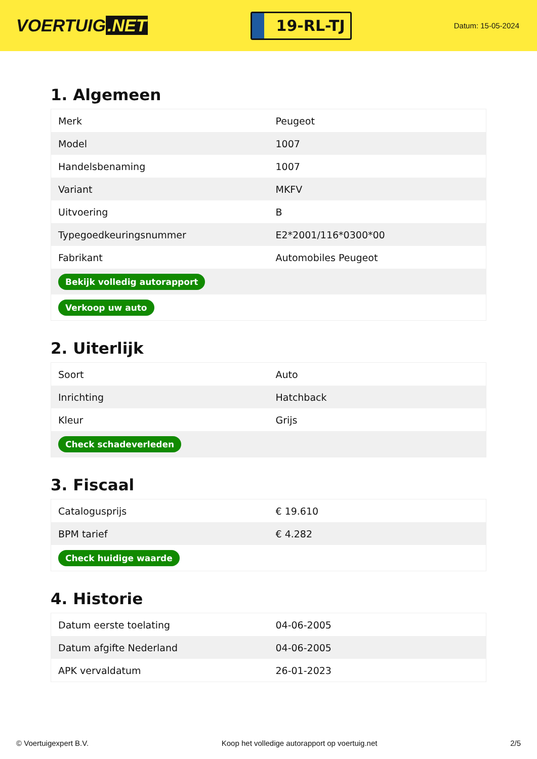VOERTUIG.NET
19-RL-TJ
Datum: 15-05-2024
1. Algemeen
| Merk | Peugeot |
| Model | 1007 |
| Handelsbenaming | 1007 |
| Variant | MKFV |
| Uitvoering | B |
| Typegoedkeuringsnummer | E2*2001/116*0300*00 |
| Fabrikant | Automobiles Peugeot |
| Bekijk volledig autorapport | |
| Verkoop uw auto | |
2. Uiterlijk
| Soort | Auto |
| Inrichting | Hatchback |
| Kleur | Grijs |
| Check schadeverleden | |
3. Fiscaal
| Catalogusprijs | € 19.610 |
| BPM tarief | € 4.282 |
| Check huidige waarde | |
4. Historie
| Datum eerste toelating | 04-06-2005 |
| Datum afgifte Nederland | 04-06-2005 |
| APK vervaldatum | 26-01-2023 |
© Voertuigexpert B.V. Koop het volledige autorapport op voertuig.net 2/5